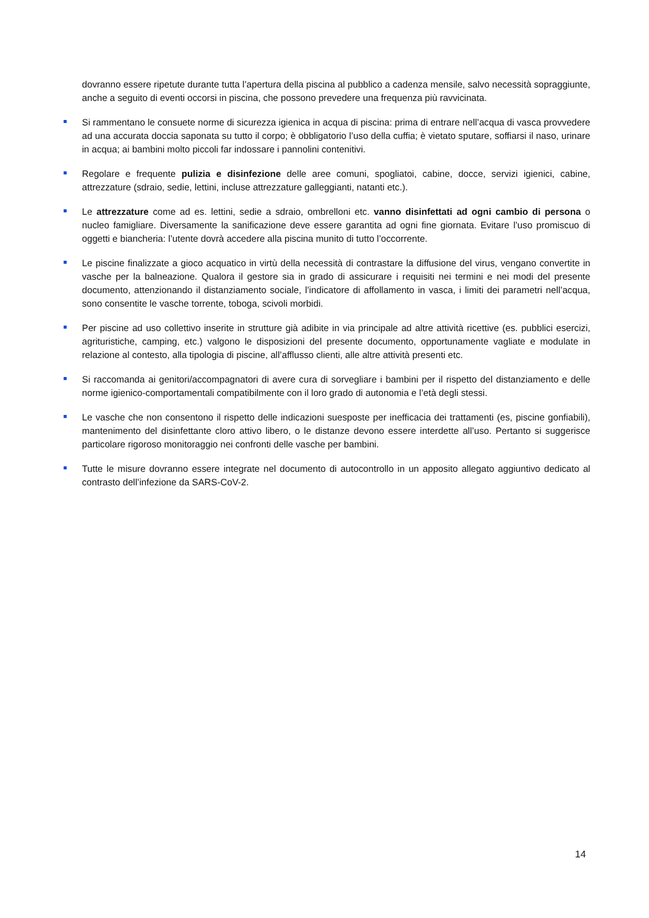dovranno essere ripetute durante tutta l’apertura della piscina al pubblico a cadenza mensile, salvo necessità sopraggiunte, anche a seguito di eventi occorsi in piscina, che possono prevedere una frequenza più ravvicinata.
Si rammentano le consuete norme di sicurezza igienica in acqua di piscina: prima di entrare nell’acqua di vasca provvedere ad una accurata doccia saponata su tutto il corpo; è obbligatorio l’uso della cuffia; è vietato sputare, soffiarsi il naso, urinare in acqua; ai bambini molto piccoli far indossare i pannolini contenitivi.
Regolare e frequente pulizia e disinfezione delle aree comuni, spogliatoi, cabine, docce, servizi igienici, cabine, attrezzature (sdraio, sedie, lettini, incluse attrezzature galleggianti, natanti etc.).
Le attrezzature come ad es. lettini, sedie a sdraio, ombrelloni etc. vanno disinfettati ad ogni cambio di persona o nucleo famigliare. Diversamente la sanificazione deve essere garantita ad ogni fine giornata. Evitare l’uso promiscuo di oggetti e biancheria: l’utente dovrà accedere alla piscina munito di tutto l’occorrente.
Le piscine finalizzate a gioco acquatico in virtù della necessità di contrastare la diffusione del virus, vengano convertite in vasche per la balneazione. Qualora il gestore sia in grado di assicurare i requisiti nei termini e nei modi del presente documento, attenzionando il distanziamento sociale, l’indicatore di affollamento in vasca, i limiti dei parametri nell’acqua, sono consentite le vasche torrente, toboga, scivoli morbidi.
Per piscine ad uso collettivo inserite in strutture già adibite in via principale ad altre attività ricettive (es. pubblici esercizi, agrituristiche, camping, etc.) valgono le disposizioni del presente documento, opportunamente vagliate e modulate in relazione al contesto, alla tipologia di piscine, all’afflusso clienti, alle altre attività presenti etc.
Si raccomanda ai genitori/accompagnatori di avere cura di sorvegliare i bambini per il rispetto del distanziamento e delle norme igienico-comportamentali compatibilmente con il loro grado di autonomia e l’età degli stessi.
Le vasche che non consentono il rispetto delle indicazioni suesposte per inefficacia dei trattamenti (es, piscine gonfiabili), mantenimento del disinfettante cloro attivo libero, o le distanze devono essere interdette all’uso. Pertanto si suggerisce particolare rigoroso monitoraggio nei confronti delle vasche per bambini.
Tutte le misure dovranno essere integrate nel documento di autocontrollo in un apposito allegato aggiuntivo dedicato al contrasto dell’infezione da SARS-CoV-2.
14